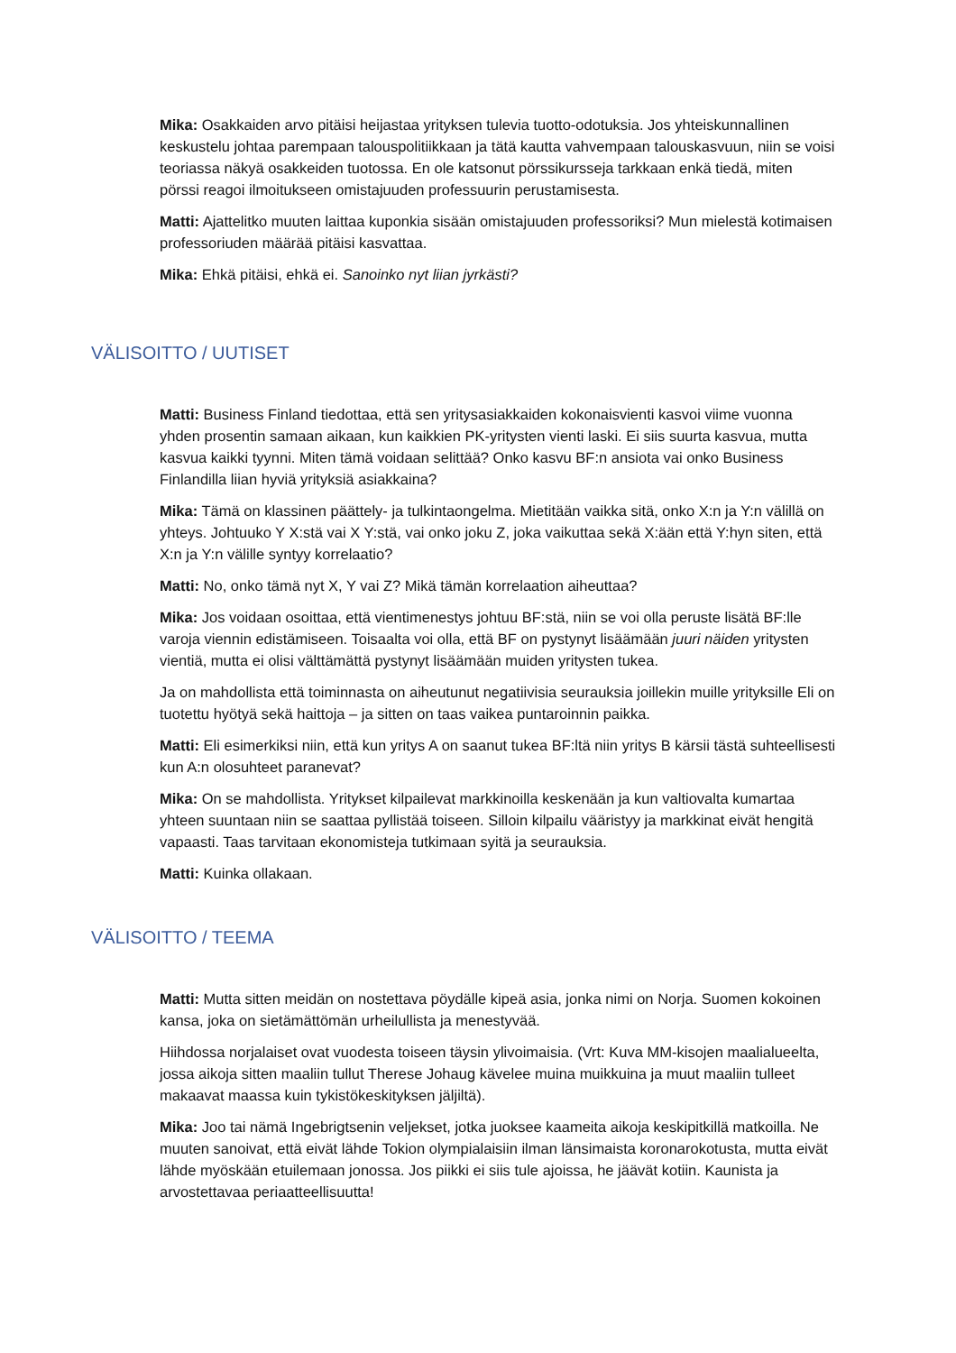Mika: Osakkaiden arvo pitäisi heijastaa yrityksen tulevia tuotto-odotuksia. Jos yhteiskunnallinen keskustelu johtaa parempaan talouspolitiikkaan ja tätä kautta vahvempaan talouskasvuun, niin se voisi teoriassa näkyä osakkeiden tuotossa. En ole katsonut pörssikursseja tarkkaan enkä tiedä, miten pörssi reagoi ilmoitukseen omistajuuden professuurin perustamisesta.
Matti: Ajattelitko muuten laittaa kuponkia sisään omistajuuden professoriksi? Mun mielestä kotimaisen professoriuden määrää pitäisi kasvattaa.
Mika: Ehkä pitäisi, ehkä ei. Sanoinko nyt liian jyrkästi?
VÄLISOITTO / UUTISET
Matti: Business Finland tiedottaa, että sen yritysasiakkaiden kokonaisvienti kasvoi viime vuonna yhden prosentin samaan aikaan, kun kaikkien PK-yritysten vienti laski. Ei siis suurta kasvua, mutta kasvua kaikki tyynni. Miten tämä voidaan selittää? Onko kasvu BF:n ansiota vai onko Business Finlandilla liian hyviä yrityksiä asiakkaina?
Mika: Tämä on klassinen päättely- ja tulkintaongelma. Mietitään vaikka sitä, onko X:n ja Y:n välillä on yhteys. Johtuuko Y X:stä vai X Y:stä, vai onko joku Z, joka vaikuttaa sekä X:ään että Y:hyn siten, että X:n ja Y:n välille syntyy korrelaatio?
Matti: No, onko tämä nyt X, Y vai Z? Mikä tämän korrelaation aiheuttaa?
Mika: Jos voidaan osoittaa, että vientimenestys johtuu BF:stä, niin se voi olla peruste lisätä BF:lle varoja viennin edistämiseen. Toisaalta voi olla, että BF on pystynyt lisäämään juuri näiden yritysten vientiä, mutta ei olisi välttämättä pystynyt lisäämään muiden yritysten tukea.
Ja on mahdollista että toiminnasta on aiheutunut negatiivisia seurauksia joillekin muille yrityksille Eli on tuotettu hyötyä sekä haittoja – ja sitten on taas vaikea puntaroinnin paikka.
Matti: Eli esimerkiksi niin, että kun yritys A on saanut tukea BF:ltä niin yritys B kärsii tästä suhteellisesti kun A:n olosuhteet paranevat?
Mika: On se mahdollista. Yritykset kilpailevat markkinoilla keskenään ja kun valtiovalta kumartaa yhteen suuntaan niin se saattaa pyllistää toiseen. Silloin kilpailu vääristyy ja markkinat eivät hengitä vapaasti. Taas tarvitaan ekonomisteja tutkimaan syitä ja seurauksia.
Matti: Kuinka ollakaan.
VÄLISOITTO / TEEMA
Matti: Mutta sitten meidän on nostettava pöydälle kipeä asia, jonka nimi on Norja. Suomen kokoinen kansa, joka on sietämättömän urheilullista ja menestyvää.
Hiihdossa norjalaiset ovat vuodesta toiseen täysin ylivoimaisia. (Vrt: Kuva MM-kisojen maalialueelta, jossa aikoja sitten maaliin tullut Therese Johaug kävelee muina muikkuina ja muut maaliin tulleet makaavat maassa kuin tykistökeskityksen jäljiltä).
Mika: Joo tai nämä Ingebrigtsenin veljekset, jotka juoksee kaameita aikoja keskipitkillä matkoilla. Ne muuten sanoivat, että eivät lähde Tokion olympialaisiin ilman länsimaista koronarokotusta, mutta eivät lähde myöskään etuilemaan jonossa. Jos piikki ei siis tule ajoissa, he jäävät kotiin. Kaunista ja arvostettavaa periaatteellisuutta!